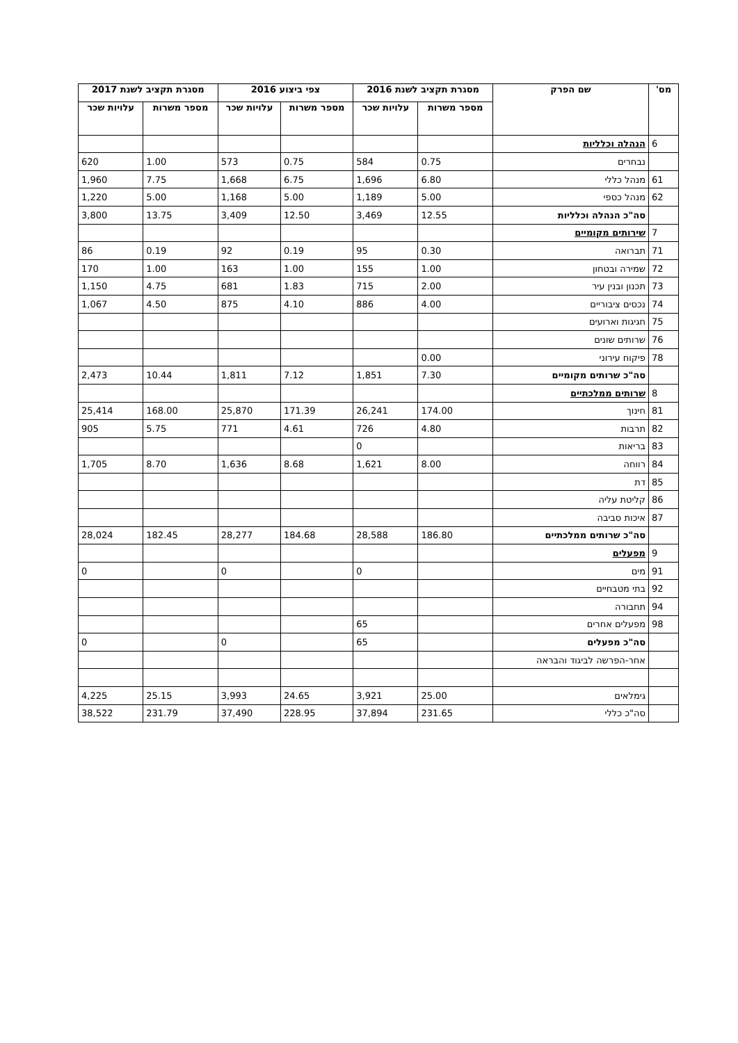| מס' | שם הפרק | מסגרת תקציב לשנת 2016 | | צפי ביצוע 2016 | | מסגרת תקציב לשנת 2017 | |
| --- | --- | --- | --- | --- | --- | --- | --- |
| | | מספר משרות | עלויות שכר | מספר משרות | עלויות שכר | מספר משרות | עלויות שכר |
| 6 | הנהלה וכלליות | | | | | | |
| | נבחרים | 0.75 | 584 | 0.75 | 573 | 1.00 | 620 |
| 61 | מנהל כללי | 6.80 | 1,696 | 6.75 | 1,668 | 7.75 | 1,960 |
| 62 | מנהל כספי | 5.00 | 1,189 | 5.00 | 1,168 | 5.00 | 1,220 |
| | סה"כ הנהלה וכלליות | 12.55 | 3,469 | 12.50 | 3,409 | 13.75 | 3,800 |
| 7 | שירותים מקומיים | | | | | | |
| 71 | תברואה | 0.30 | 95 | 0.19 | 92 | 0.19 | 86 |
| 72 | שמירה ובטחון | 1.00 | 155 | 1.00 | 163 | 1.00 | 170 |
| 73 | תכנון ובנין עיר | 2.00 | 715 | 1.83 | 681 | 4.75 | 1,150 |
| 74 | נכסים ציבוריים | 4.00 | 886 | 4.10 | 875 | 4.50 | 1,067 |
| 75 | חגיגות וארועים | | | | | | |
| 76 | שרותים שונים | | | | | | |
| 78 | פיקוח עירוני | 0.00 | | | | | |
| | סה"כ שרותים מקומיים | 7.30 | 1,851 | 7.12 | 1,811 | 10.44 | 2,473 |
| 8 | שרותים ממלכתיים | | | | | | |
| 81 | חינוך | 174.00 | 26,241 | 171.39 | 25,870 | 168.00 | 25,414 |
| 82 | תרבות | 4.80 | 726 | 4.61 | 771 | 5.75 | 905 |
| 83 | בריאות | | 0 | | | | |
| 84 | רווחה | 8.00 | 1,621 | 8.68 | 1,636 | 8.70 | 1,705 |
| 85 | דת | | | | | | |
| 86 | קליטת עליה | | | | | | |
| 87 | איכות סביבה | | | | | | |
| | סה"כ שרותים ממלכתיים | 186.80 | 28,588 | 184.68 | 28,277 | 182.45 | 28,024 |
| 9 | מפעלים | | | | | | |
| 91 | מים | | 0 | | 0 | | 0 |
| 92 | בתי מטבחיים | | | | | | |
| 94 | תחבורה | | | | | | |
| 98 | מפעלים אחרים | | 65 | | | | |
| | סה"כ מפעלים | | 65 | | 0 | | 0 |
| | אחר-הפרשה לביגוד והבראה | | | | | | |
| | גימלאים | 25.00 | 3,921 | 24.65 | 3,993 | 25.15 | 4,225 |
| | סה"כ כללי | 231.65 | 37,894 | 228.95 | 37,490 | 231.79 | 38,522 |